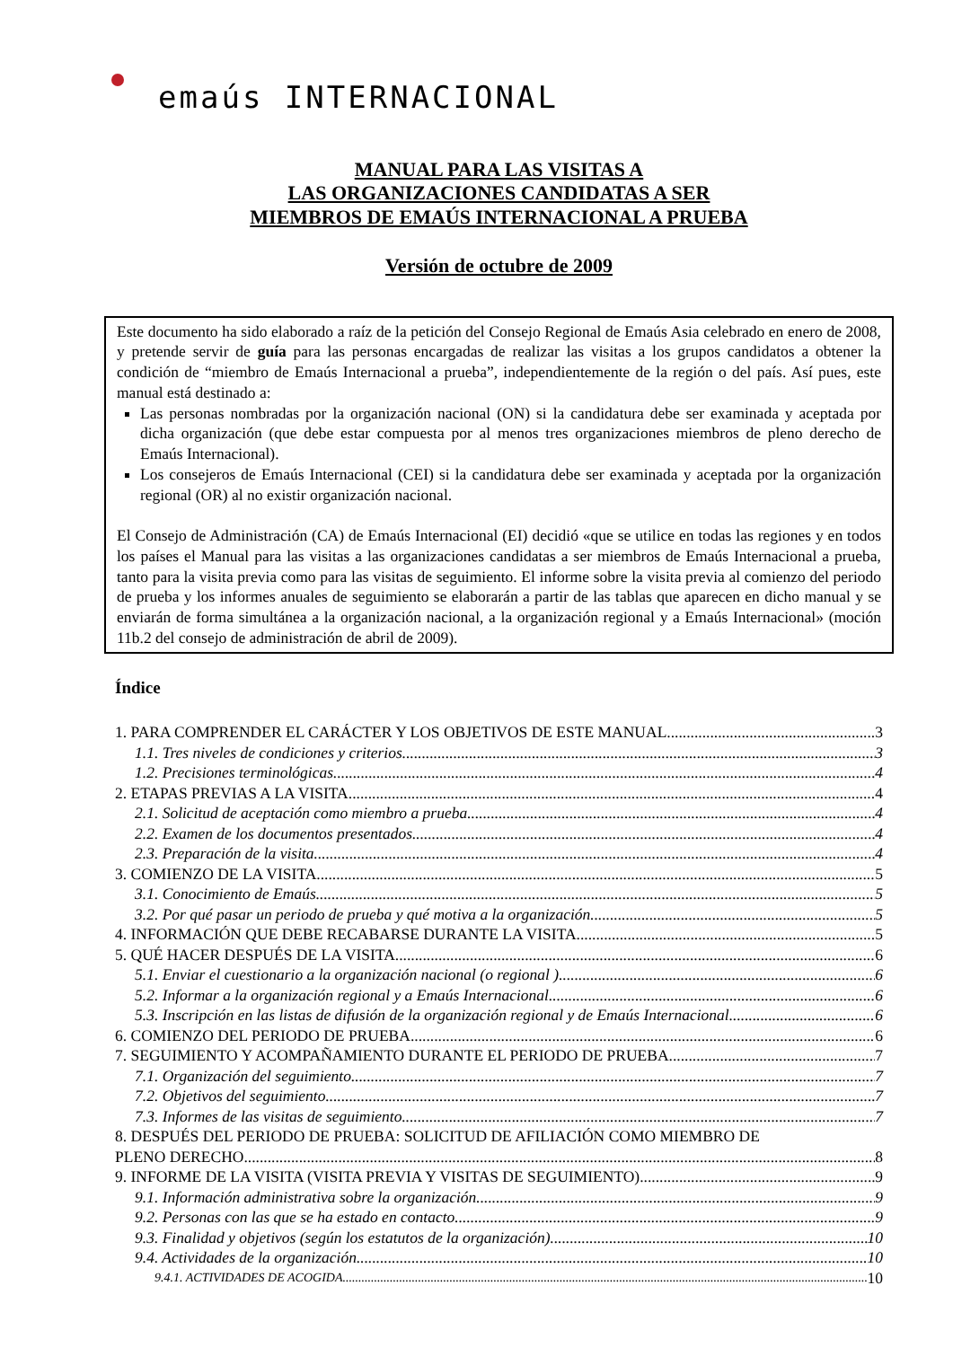emaús INTERNACIONAL
MANUAL PARA LAS VISITAS A
LAS ORGANIZACIONES CANDIDATAS A SER
MIEMBROS DE EMAÚS INTERNACIONAL A PRUEBA
Versión de octubre de 2009
Este documento ha sido elaborado a raíz de la petición del Consejo Regional de Emaús Asia celebrado en enero de 2008, y pretende servir de guía para las personas encargadas de realizar las visitas a los grupos candidatos a obtener la condición de “miembro de Emaús Internacional a prueba”, independientemente de la región o del país. Así pues, este manual está destinado a:
Las personas nombradas por la organización nacional (ON) si la candidatura debe ser examinada y aceptada por dicha organización (que debe estar compuesta por al menos tres organizaciones miembros de pleno derecho de Emaús Internacional).
Los consejeros de Emaús Internacional (CEI) si la candidatura debe ser examinada y aceptada por la organización regional (OR) al no existir organización nacional.
El Consejo de Administración (CA) de Emaús Internacional (EI) decidió «que se utilice en todas las regiones y en todos los países el Manual para las visitas a las organizaciones candidatas a ser miembros de Emaús Internacional a prueba, tanto para la visita previa como para las visitas de seguimiento. El informe sobre la visita previa al comienzo del periodo de prueba y los informes anuales de seguimiento se elaborarán a partir de las tablas que aparecen en dicho manual y se enviarán de forma simultánea a la organización nacional, a la organización regional y a Emaús Internacional» (moción 11b.2 del consejo de administración de abril de 2009).
Índice
1. PARA COMPRENDER EL CARÁCTER Y LOS OBJETIVOS DE ESTE MANUAL 3
1.1. Tres niveles de condiciones y criterios 3
1.2. Precisiones terminológicas 4
2. ETAPAS PREVIAS A LA VISITA 4
2.1. Solicitud de aceptación como miembro a prueba 4
2.2. Examen de los documentos presentados 4
2.3. Preparación de la visita 4
3. COMIENZO DE LA VISITA 5
3.1. Conocimiento de Emaús 5
3.2. Por qué pasar un periodo de prueba y qué motiva a la organización 5
4. INFORMACIÓN QUE DEBE RECABARSE DURANTE LA VISITA 5
5. QUÉ HACER DESPUÉS DE LA VISITA 6
5.1. Enviar el cuestionario a la organización nacional (o regional ) 6
5.2. Informar a la organización regional y a Emaús Internacional 6
5.3. Inscripción en las listas de difusión de la organización regional y de Emaús Internacional 6
6. COMIENZO DEL PERIODO DE PRUEBA 6
7. SEGUIMIENTO Y ACOMPAÑAMIENTO DURANTE EL PERIODO DE PRUEBA 7
7.1. Organización del seguimiento 7
7.2. Objetivos del seguimiento 7
7.3. Informes de las visitas de seguimiento 7
8. DESPUÉS DEL PERIODO DE PRUEBA: SOLICITUD DE AFILIACIÓN COMO MIEMBRO DE
PLENO DERECHO 8
9. INFORME DE LA VISITA (VISITA PREVIA Y VISITAS DE SEGUIMIENTO) 9
9.1. Información administrativa sobre la organización 9
9.2. Personas con las que se ha estado en contacto 9
9.3. Finalidad y objetivos (según los estatutos de la organización) 10
9.4. Actividades de la organización 10
9.4.1. ACTIVIDADES DE ACOGIDA 10